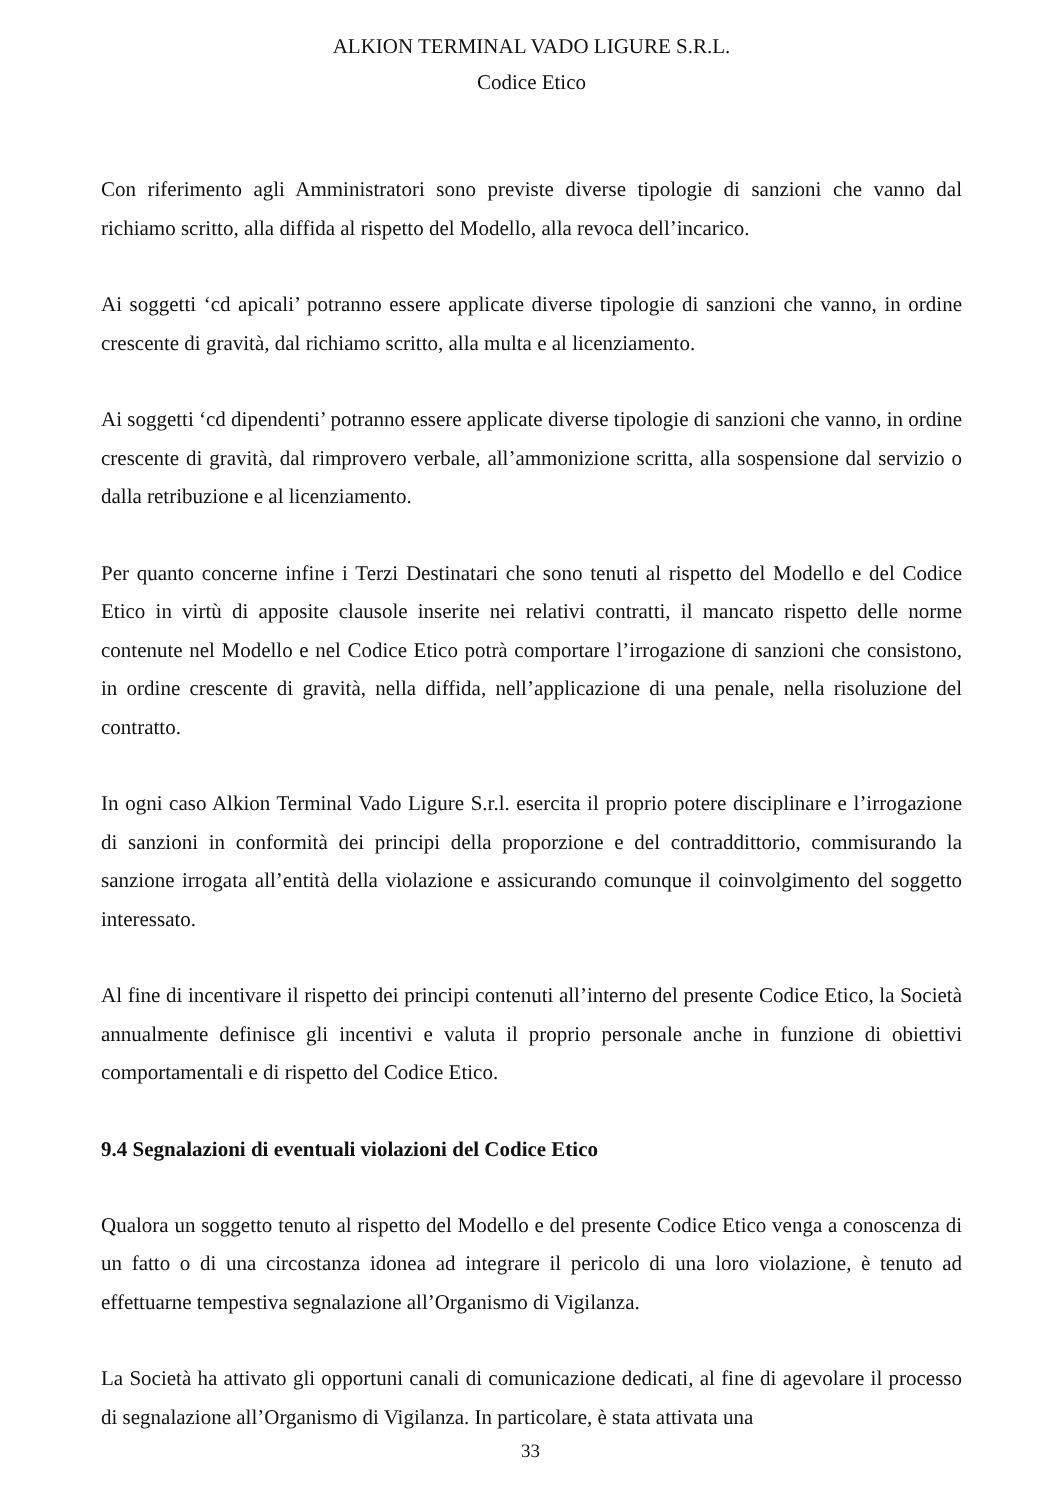ALKION TERMINAL VADO LIGURE S.R.L.
Codice Etico
Con riferimento agli Amministratori sono previste diverse tipologie di sanzioni che vanno dal richiamo scritto, alla diffida al rispetto del Modello, alla revoca dell’incarico.
Ai soggetti ‘cd apicali’ potranno essere applicate diverse tipologie di sanzioni che vanno, in ordine crescente di gravità, dal richiamo scritto, alla multa e al licenziamento.
Ai soggetti ‘cd dipendenti’ potranno essere applicate diverse tipologie di sanzioni che vanno, in ordine crescente di gravità, dal rimprovero verbale, all’ammonizione scritta, alla sospensione dal servizio o dalla retribuzione e al licenziamento.
Per quanto concerne infine i Terzi Destinatari che sono tenuti al rispetto del Modello e del Codice Etico in virtù di apposite clausole inserite nei relativi contratti, il mancato rispetto delle norme contenute nel Modello e nel Codice Etico potrà comportare l’irrogazione di sanzioni che consistono, in ordine crescente di gravità, nella diffida, nell’applicazione di una penale, nella risoluzione del contratto.
In ogni caso Alkion Terminal Vado Ligure S.r.l. esercita il proprio potere disciplinare e l’irrogazione di sanzioni in conformità dei principi della proporzione e del contraddittorio, commisurando la sanzione irrogata all’entità della violazione e assicurando comunque il coinvolgimento del soggetto interessato.
Al fine di incentivare il rispetto dei principi contenuti all’interno del presente Codice Etico, la Società annualmente definisce gli incentivi e valuta il proprio personale anche in funzione di obiettivi comportamentali e di rispetto del Codice Etico.
9.4 Segnalazioni di eventuali violazioni del Codice Etico
Qualora un soggetto tenuto al rispetto del Modello e del presente Codice Etico venga a conoscenza di un fatto o di una circostanza idonea ad integrare il pericolo di una loro violazione, è tenuto ad effettuarne tempestiva segnalazione all’Organismo di Vigilanza.
La Società ha attivato gli opportuni canali di comunicazione dedicati, al fine di agevolare il processo di segnalazione all’Organismo di Vigilanza. In particolare, è stata attivata una
33